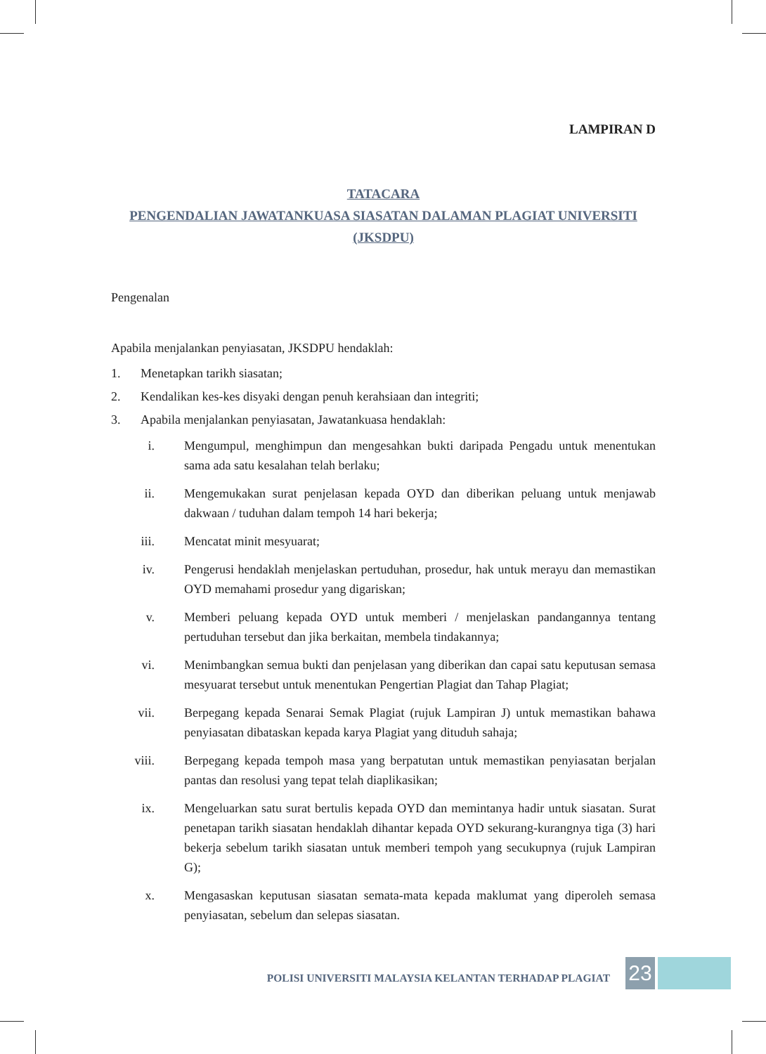LAMPIRAN D
TATACARA
PENGENDALIAN JAWATANKUASA SIASATAN DALAMAN PLAGIAT UNIVERSITI
(JKSDPU)
Pengenalan
Apabila menjalankan penyiasatan, JKSDPU hendaklah:
1. Menetapkan tarikh siasatan;
2. Kendalikan kes-kes disyaki dengan penuh kerahsiaan dan integriti;
3. Apabila menjalankan penyiasatan, Jawatankuasa hendaklah:
i. Mengumpul, menghimpun dan mengesahkan bukti daripada Pengadu untuk menentukan sama ada satu kesalahan telah berlaku;
ii. Mengemukakan surat penjelasan kepada OYD dan diberikan peluang untuk menjawab dakwaan / tuduhan dalam tempoh 14 hari bekerja;
iii. Mencatat minit mesyuarat;
iv. Pengerusi hendaklah menjelaskan pertuduhan, prosedur, hak untuk merayu dan memastikan OYD memahami prosedur yang digariskan;
v. Memberi peluang kepada OYD untuk memberi / menjelaskan pandangannya tentang pertuduhan tersebut dan jika berkaitan, membela tindakannya;
vi. Menimbangkan semua bukti dan penjelasan yang diberikan dan capai satu keputusan semasa mesyuarat tersebut untuk menentukan Pengertian Plagiat dan Tahap Plagiat;
vii. Berpegang kepada Senarai Semak Plagiat (rujuk Lampiran J) untuk memastikan bahawa penyiasatan dibataskan kepada karya Plagiat yang dituduh sahaja;
viii. Berpegang kepada tempoh masa yang berpatutan untuk memastikan penyiasatan berjalan pantas dan resolusi yang tepat telah diaplikasikan;
ix. Mengeluarkan satu surat bertulis kepada OYD dan memintanya hadir untuk siasatan. Surat penetapan tarikh siasatan hendaklah dihantar kepada OYD sekurang-kurangnya tiga (3) hari bekerja sebelum tarikh siasatan untuk memberi tempoh yang secukupnya (rujuk Lampiran G);
x. Mengasaskan keputusan siasatan semata-mata kepada maklumat yang diperoleh semasa penyiasatan, sebelum dan selepas siasatan.
POLISI UNIVERSITI MALAYSIA KELANTAN TERHADAP PLAGIAT 23